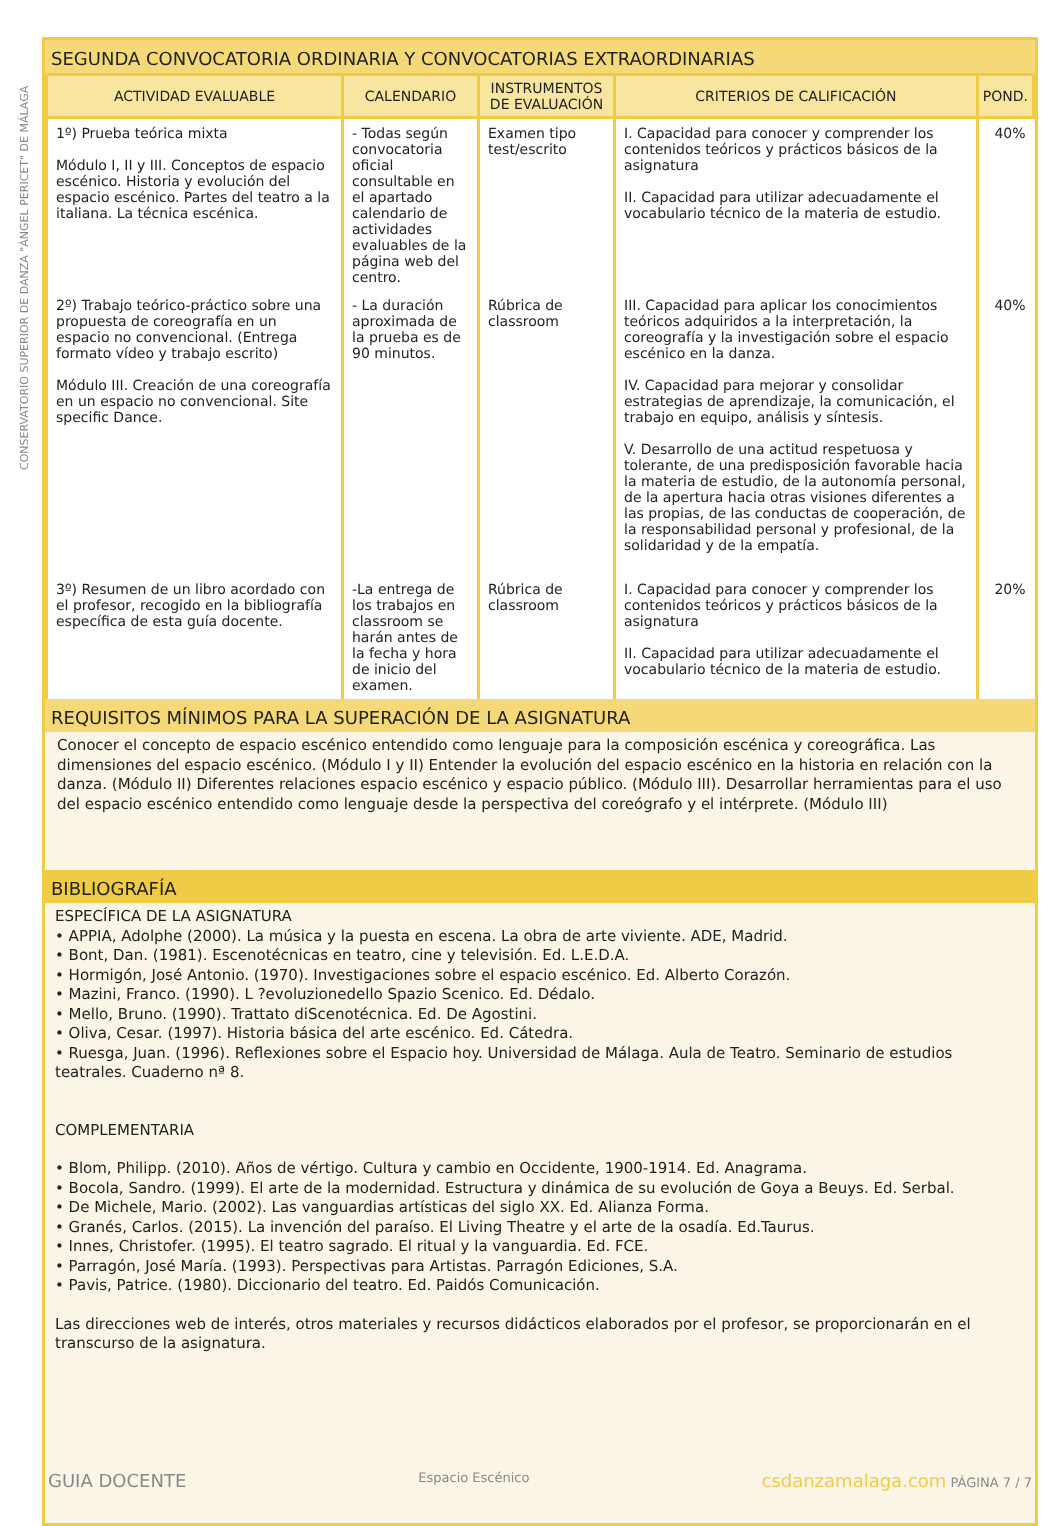CONSERVATORIO SUPERIOR DE DANZA "ÁNGEL PERICET" DE MÁLAGA
SEGUNDA CONVOCATORIA ORDINARIA Y CONVOCATORIAS EXTRAORDINARIAS
| ACTIVIDAD EVALUABLE | CALENDARIO | INSTRUMENTOS DE EVALUACIÓN | CRITERIOS DE CALIFICACIÓN | POND. |
| --- | --- | --- | --- | --- |
| 1º) Prueba teórica mixta Módulo I, II y III. Conceptos de espacio escénico. Historia y evolución del espacio escénico. Partes del teatro a la italiana. La técnica escénica. | - Todas según convocatoria oficial consultable en el apartado calendario de actividades evaluables de la página web del centro. | Examen tipo test/escrito | I. Capacidad para conocer y comprender los contenidos teóricos y prácticos básicos de la asignatura II. Capacidad para utilizar adecuadamente el vocabulario técnico de la materia de estudio. | 40% |
| 2º) Trabajo teórico-práctico sobre una propuesta de coreografía en un espacio no convencional. (Entrega formato vídeo y trabajo escrito) Módulo III. Creación de una coreografía en un espacio no convencional. Site specific Dance. | - La duración aproximada de la prueba es de 90 minutos. | Rúbrica de classroom | III. Capacidad para aplicar los conocimientos teóricos adquiridos a la interpretación, la coreografía y la investigación sobre el espacio escénico en la danza. IV. Capacidad para mejorar y consolidar estrategias de aprendizaje, la comunicación, el trabajo en equipo, análisis y síntesis. V. Desarrollo de una actitud respetuosa y tolerante, de una predisposición favorable hacia la materia de estudio, de la autonomía personal, de la apertura hacia otras visiones diferentes a las propias, de las conductas de cooperación, de la responsabilidad personal y profesional, de la solidaridad y de la empatía. | 40% |
| 3º) Resumen de un libro acordado con el profesor, recogido en la bibliografía específica de esta guía docente. | -La entrega de los trabajos en classroom se harán antes de la fecha y hora de inicio del examen. | Rúbrica de classroom | I. Capacidad para conocer y comprender los contenidos teóricos y prácticos básicos de la asignatura II. Capacidad para utilizar adecuadamente el vocabulario técnico de la materia de estudio. | 20% |
REQUISITOS MÍNIMOS PARA LA SUPERACIÓN DE LA ASIGNATURA
Conocer el concepto de espacio escénico entendido como lenguaje para la composición escénica y coreográfica. Las dimensiones del espacio escénico. (Módulo I y II) Entender la evolución del espacio escénico en la historia en relación con la danza. (Módulo II) Diferentes relaciones espacio escénico y espacio público. (Módulo III). Desarrollar herramientas para el uso del espacio escénico entendido como lenguaje desde la perspectiva del coreógrafo y el intérprete. (Módulo III)
BIBLIOGRAFÍA
ESPECÍFICA DE LA ASIGNATURA
• APPIA, Adolphe (2000). La música y la puesta en escena. La obra de arte viviente. ADE, Madrid.
• Bont, Dan. (1981). Escenotécnicas en teatro, cine y televisión. Ed. L.E.D.A.
• Hormigón, José Antonio. (1970). Investigaciones sobre el espacio escénico. Ed. Alberto Corazón.
• Mazini, Franco. (1990). L ?evoluzionedello Spazio Scenico. Ed. Dédalo.
• Mello, Bruno. (1990). Trattato diScenotécnica. Ed. De Agostini.
• Oliva, Cesar. (1997). Historia básica del arte escénico. Ed. Cátedra.
• Ruesga, Juan. (1996). Reflexiones sobre el Espacio hoy. Universidad de Málaga. Aula de Teatro. Seminario de estudios teatrales. Cuaderno nª 8.
COMPLEMENTARIA
• Blom, Philipp. (2010). Años de vértigo. Cultura y cambio en Occidente, 1900-1914. Ed. Anagrama.
• Bocola, Sandro. (1999). El arte de la modernidad. Estructura y dinámica de su evolución de Goya a Beuys. Ed. Serbal.
• De Michele, Mario. (2002). Las vanguardias artísticas del siglo XX. Ed. Alianza Forma.
• Granés, Carlos. (2015). La invención del paraíso. El Living Theatre y el arte de la osadía. Ed.Taurus.
• Innes, Christofer. (1995). El teatro sagrado. El ritual y la vanguardia. Ed. FCE.
• Parragón, José María. (1993). Perspectivas para Artistas. Parragón Ediciones, S.A.
• Pavis, Patrice. (1980). Diccionario del teatro. Ed. Paidós Comunicación.
Las direcciones web de interés, otros materiales y recursos didácticos elaborados por el profesor, se proporcionarán en el transcurso de la asignatura.
GUIA DOCENTE Espacio Escénico csdanzamalaga.com PÁGINA 7 / 7